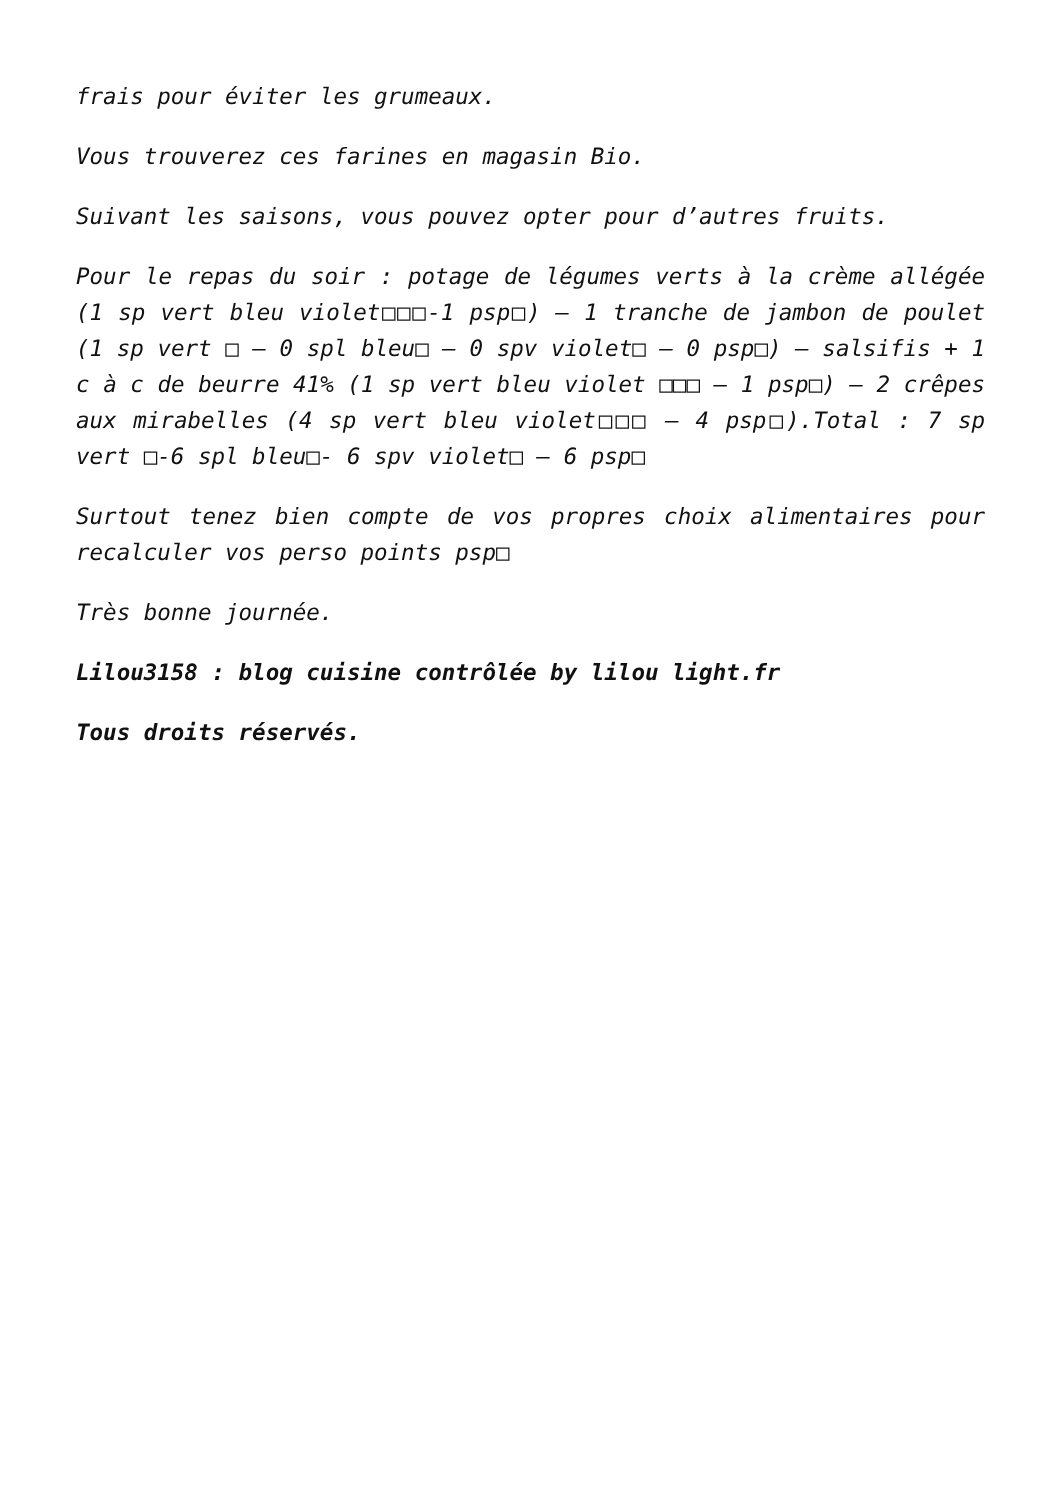frais pour éviter les grumeaux.
Vous trouverez ces farines en magasin Bio.
Suivant les saisons, vous pouvez opter pour d’autres fruits.
Pour le repas du soir : potage de légumes verts à la crème allégée (1 sp vert bleu violet□□□-1 psp□) – 1 tranche de jambon de poulet (1 sp vert □ – 0 spl bleu□ – 0 spv violet□ – 0 psp□) – salsifis + 1 c à c de beurre 41% (1 sp vert bleu violet □□□ – 1 psp□) – 2 crêpes aux mirabelles (4 sp vert bleu violet□□□ – 4 psp□).Total : 7 sp vert □-6 spl bleu□- 6 spv violet□ – 6 psp□
Surtout tenez bien compte de vos propres choix alimentaires pour recalculer vos perso points psp□
Très bonne journée.
Lilou3158 : blog cuisine contrôlée by lilou light.fr
Tous droits réservés.